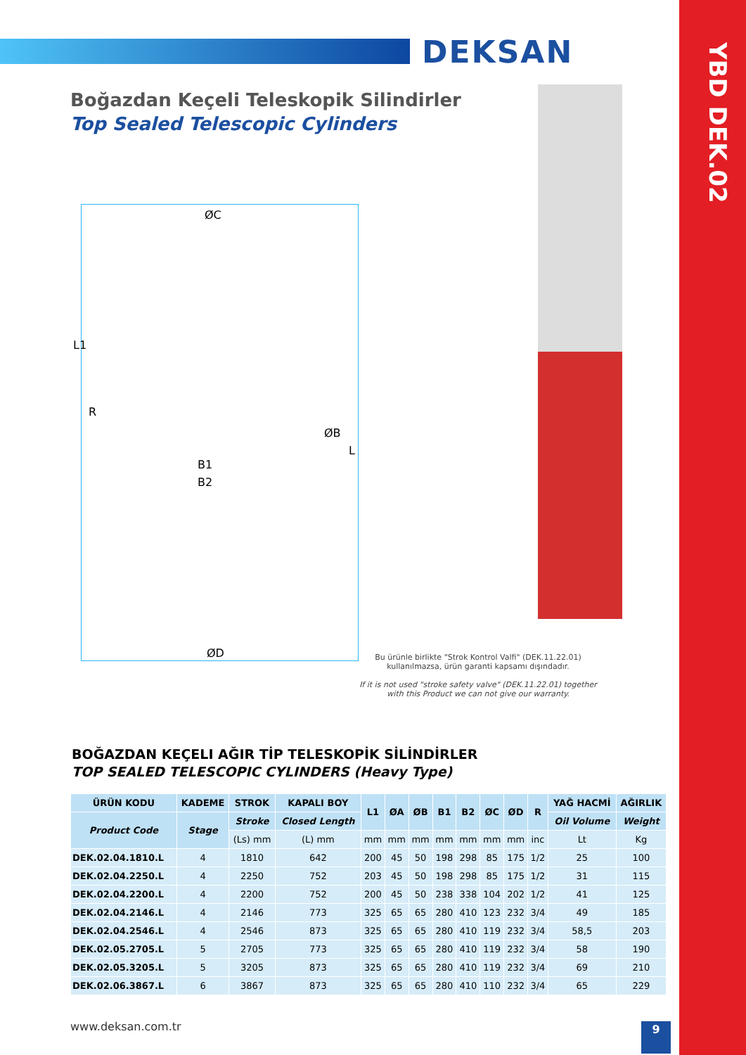DEKSAN
YBD DEK.02
Boğazdan Keçeli Teleskopik Silindirler
Top Sealed Telescopic Cylinders
ØC
L1
R
ØB
L
B1
B2
ØD
Bu ürünle birlikte "Strok Kontrol Valfi" (DEK.11.22.01) kullanılmazsa, ürün garanti kapsamı dışındadır.
If it is not used "stroke safety valve" (DEK.11.22.01) together with this Product we can not give our warranty.
BOĞAZDAN KEÇELI AĞIR TİP TELESKOPİK SİLİNDİRLER
TOP SEALED TELESCOPIC CYLINDERS (Heavy Type)
| ÜRÜN KODU | KADEME | STROK | KAPALI BOY | L1 | ØA | ØB | B1 | B2 | ØC | ØD | R | YAĞ HACMİ | AĞIRLIK |
| --- | --- | --- | --- | --- | --- | --- | --- | --- | --- | --- | --- | --- | --- |
| Product Code | Stage | Stroke | Closed Length | | | | | | | | | Oil Volume | Weight |
| | | (Ls) mm | (L) mm | mm | mm | mm | mm | mm | mm | mm | inc | Lt | Kg |
| DEK.02.04.1810.L | 4 | 1810 | 642 | 200 | 45 | 50 | 198 | 298 | 85 | 175 | 1/2 | 25 | 100 |
| DEK.02.04.2250.L | 4 | 2250 | 752 | 203 | 45 | 50 | 198 | 298 | 85 | 175 | 1/2 | 31 | 115 |
| DEK.02.04.2200.L | 4 | 2200 | 752 | 200 | 45 | 50 | 238 | 338 | 104 | 202 | 1/2 | 41 | 125 |
| DEK.02.04.2146.L | 4 | 2146 | 773 | 325 | 65 | 65 | 280 | 410 | 123 | 232 | 3/4 | 49 | 185 |
| DEK.02.04.2546.L | 4 | 2546 | 873 | 325 | 65 | 65 | 280 | 410 | 119 | 232 | 3/4 | 58,5 | 203 |
| DEK.02.05.2705.L | 5 | 2705 | 773 | 325 | 65 | 65 | 280 | 410 | 119 | 232 | 3/4 | 58 | 190 |
| DEK.02.05.3205.L | 5 | 3205 | 873 | 325 | 65 | 65 | 280 | 410 | 119 | 232 | 3/4 | 69 | 210 |
| DEK.02.06.3867.L | 6 | 3867 | 873 | 325 | 65 | 65 | 280 | 410 | 110 | 232 | 3/4 | 65 | 229 |
www.deksan.com.tr 9